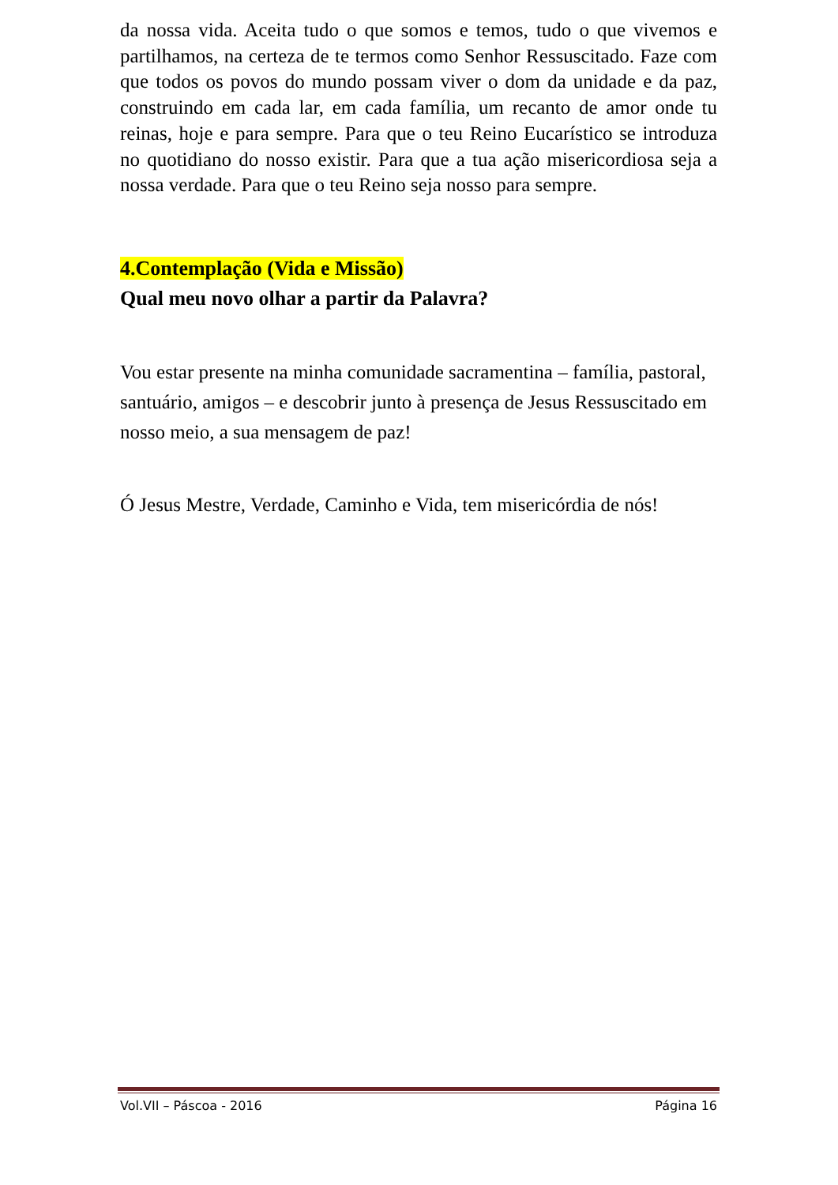da nossa vida. Aceita tudo o que somos e temos, tudo o que vivemos e partilhamos, na certeza de te termos como Senhor Ressuscitado. Faze com que todos os povos do mundo possam viver o dom da unidade e da paz, construindo em cada lar, em cada família, um recanto de amor onde tu reinas, hoje e para sempre. Para que o teu Reino Eucarístico se introduza no quotidiano do nosso existir. Para que a tua ação misericordiosa seja a nossa verdade. Para que o teu Reino seja nosso para sempre.
4.Contemplação (Vida e Missão)
Qual meu novo olhar a partir da Palavra?
Vou estar presente na minha comunidade sacramentina – família, pastoral, santuário, amigos – e descobrir junto à presença de Jesus Ressuscitado em nosso meio, a sua mensagem de paz!
Ó Jesus Mestre, Verdade, Caminho e Vida, tem misericórdia de nós!
Vol.VII – Páscoa - 2016 Página 16